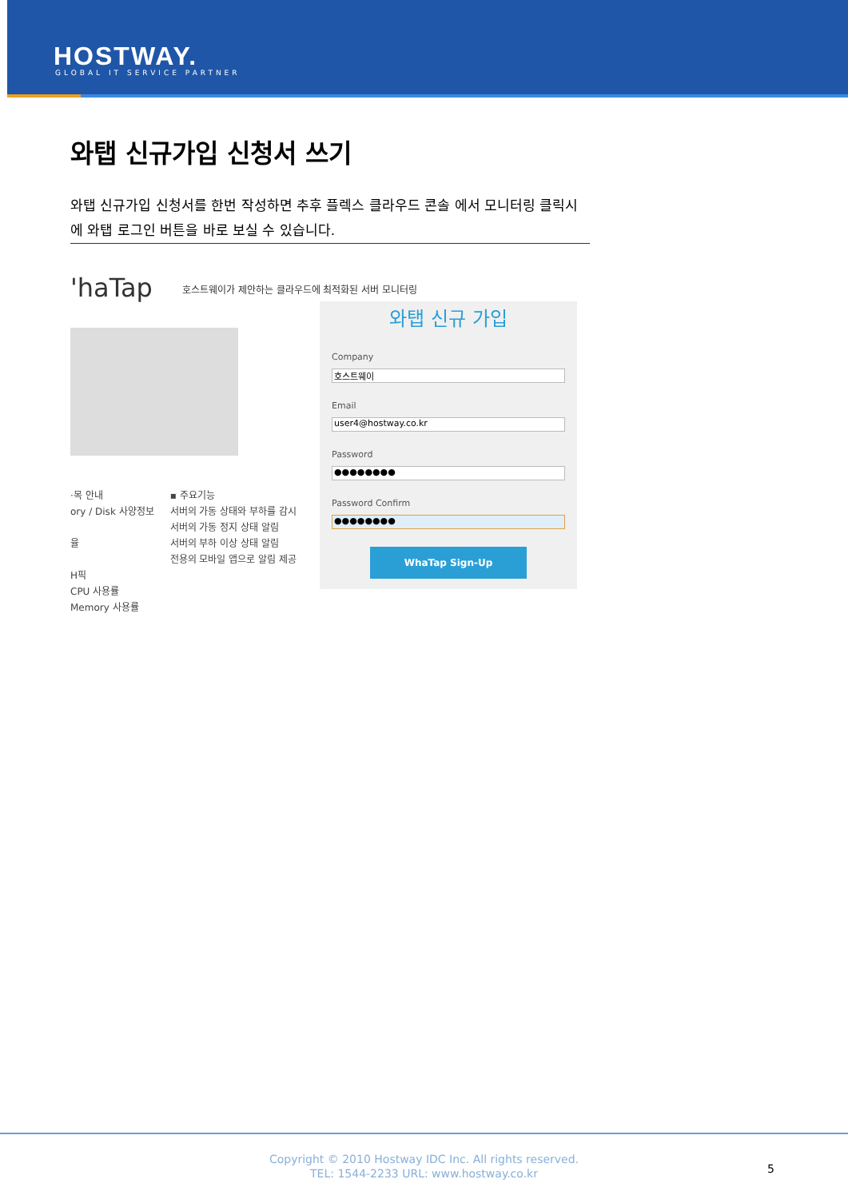HOSTWAY.
GLOBAL IT SERVICE PARTNER
와탭 신규가입 신청서 쓰기
와탭 신규가입 신청서를 한번 작성하면 추후 플렉스 클라우드 콘솔 에서 모니터링 클릭시에 와탭 로그인 버튼을 바로 보실 수 있습니다.
'haTap
호스트웨이가 제안하는 클라우드에 최적화된 서버 모니터링
·목 안내
ory / Disk 사양정보
율
H픽
CPU 사용률
Memory 사용률
▪ 주요기능
서버의 가동 상태와 부하를 감시
서버의 가동 정지 상태 알림
서버의 부하 이상 상태 알림
전용의 모바일 앱으로 알림 제공
와탭 신규 가입
Company
호스트웨이
Email
user4@hostway.co.kr
Password
●●●●●●●●
Password Confirm
●●●●●●●●
WhaTap Sign-Up
Copyright © 2010 Hostway IDC Inc. All rights reserved.
TEL: 1544-2233 URL: www.hostway.co.kr
5